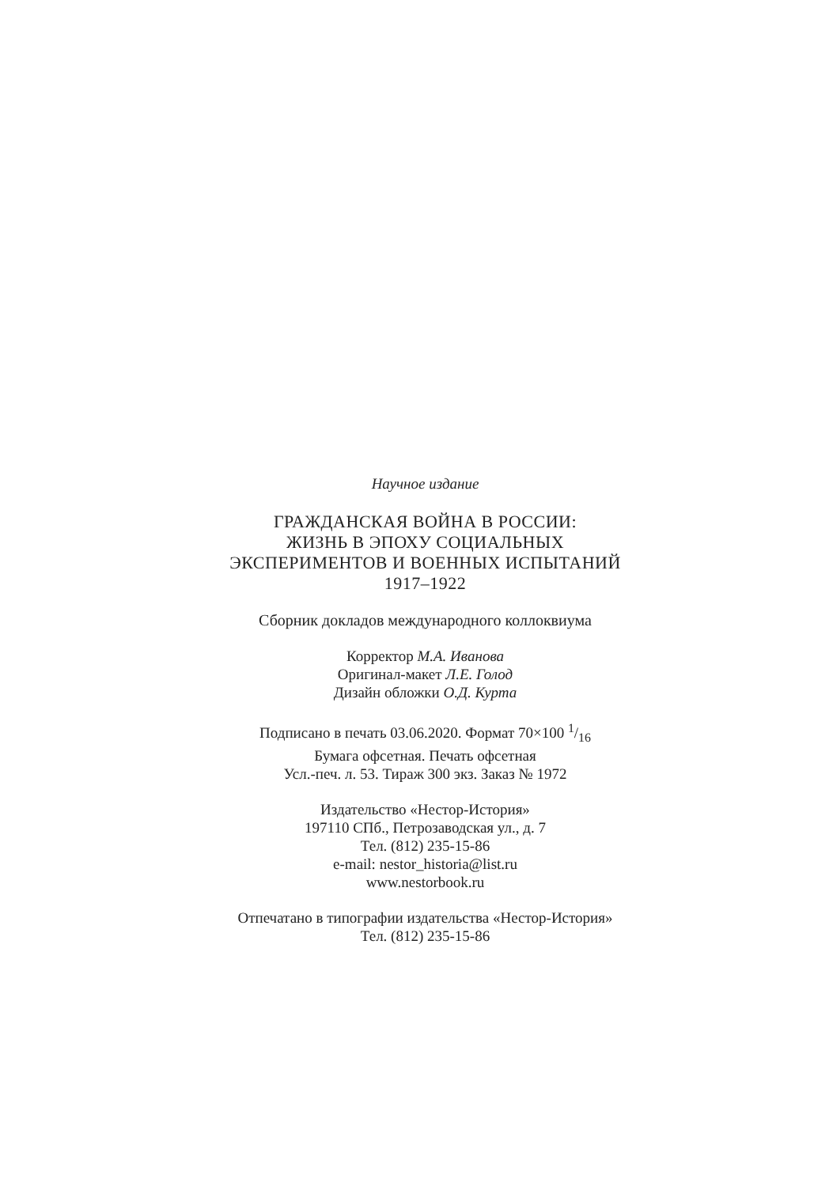Научное издание
ГРАЖДАНСКАЯ ВОЙНА В РОССИИ:
ЖИЗНЬ В ЭПОХУ СОЦИАЛЬНЫХ
ЭКСПЕРИМЕНТОВ И ВОЕННЫХ ИСПЫТАНИЙ
1917–1922
Сборник докладов международного коллоквиума
Корректор М.А. Иванова
Оригинал-макет Л.Е. Голод
Дизайн обложки О.Д. Курта
Подписано в печать 03.06.2020. Формат 70×100 1/16
Бумага офсетная. Печать офсетная
Усл.-печ. л. 53. Тираж 300 экз. Заказ № 1972
Издательство «Нестор-История»
197110 СПб., Петрозаводская ул., д. 7
Тел. (812) 235-15-86
e-mail: nestor_historia@list.ru
www.nestorbook.ru
Отпечатано в типографии издательства «Нестор-История»
Тел. (812) 235-15-86